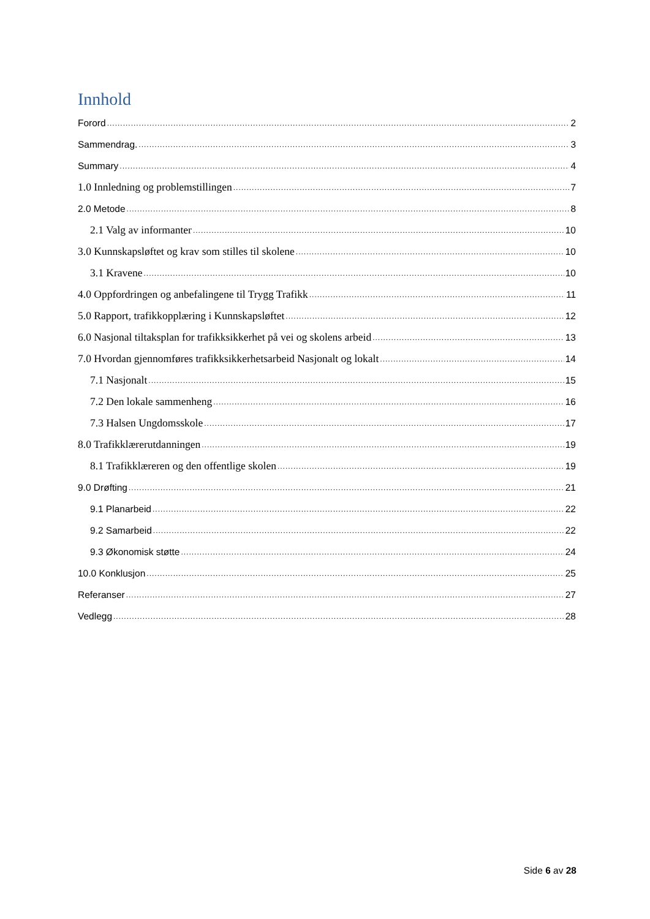Innhold
Forord 2
Sammendrag. 3
Summary 4
1.0 Innledning og problemstillingen 7
2.0 Metode 8
2.1 Valg av informanter 10
3.0 Kunnskapsløftet og krav som stilles til skolene 10
3.1 Kravene 10
4.0 Oppfordringen og anbefalingene til Trygg Trafikk 11
5.0 Rapport, trafikkopplæring i Kunnskapsløftet 12
6.0 Nasjonal tiltaksplan for trafikksikkerhet på vei og skolens arbeid 13
7.0 Hvordan gjennomføres trafikksikkerhetsarbeid Nasjonalt og lokalt 14
7.1 Nasjonalt 15
7.2 Den lokale sammenheng 16
7.3 Halsen Ungdomsskole 17
8.0 Trafikklærerutdanningen 19
8.1 Trafikklæreren og den offentlige skolen 19
9.0 Drøfting 21
9.1 Planarbeid 22
9.2 Samarbeid 22
9.3 Økonomisk støtte 24
10.0 Konklusjon 25
Referanser 27
Vedlegg 28
Side 6 av 28